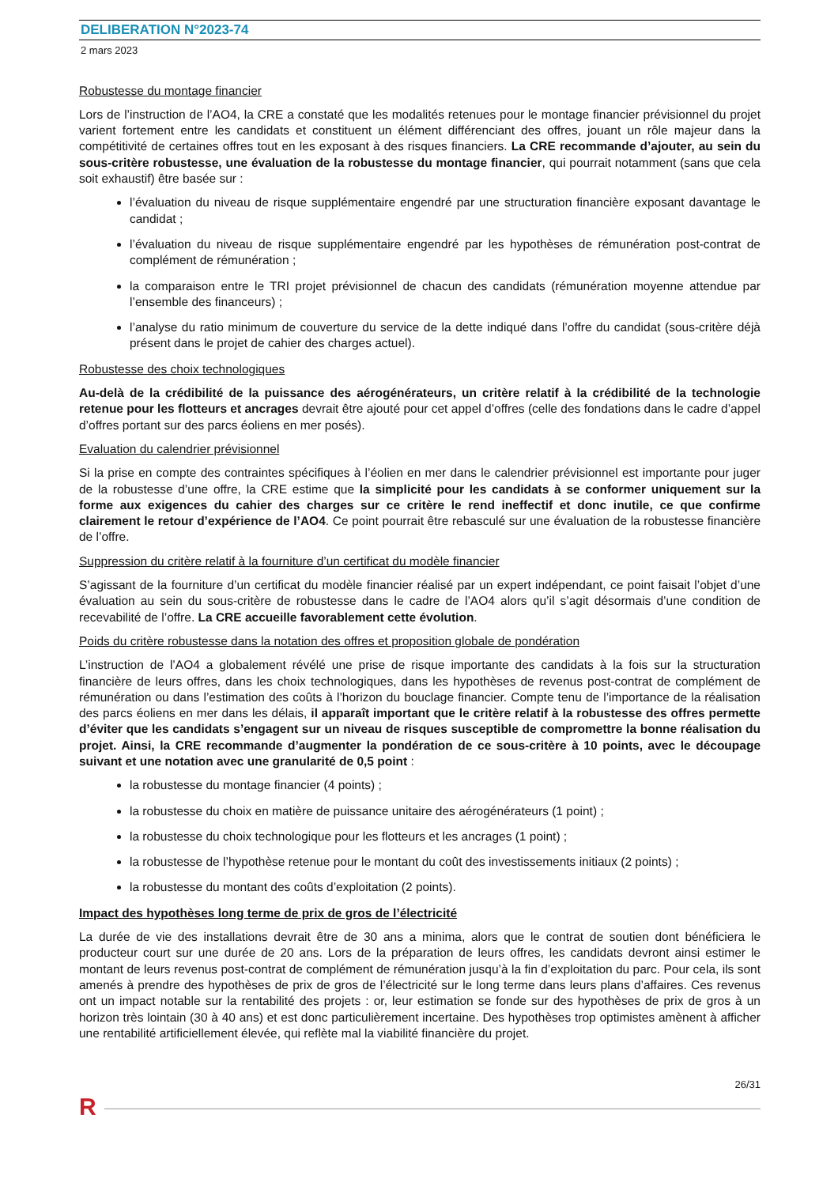DELIBERATION N°2023-74
2 mars 2023
Robustesse du montage financier
Lors de l’instruction de l’AO4, la CRE a constaté que les modalités retenues pour le montage financier prévisionnel du projet varient fortement entre les candidats et constituent un élément différenciant des offres, jouant un rôle majeur dans la compétitivité de certaines offres tout en les exposant à des risques financiers. La CRE recommande d’ajouter, au sein du sous-critère robustesse, une évaluation de la robustesse du montage financier, qui pourrait notamment (sans que cela soit exhaustif) être basée sur :
l’évaluation du niveau de risque supplémentaire engendré par une structuration financière exposant davantage le candidat ;
l’évaluation du niveau de risque supplémentaire engendré par les hypothèses de rémunération post-contrat de complément de rémunération ;
la comparaison entre le TRI projet prévisionnel de chacun des candidats (rémunération moyenne attendue par l’ensemble des financeurs) ;
l’analyse du ratio minimum de couverture du service de la dette indiqué dans l’offre du candidat (sous-critère déjà présent dans le projet de cahier des charges actuel).
Robustesse des choix technologiques
Au-delà de la crédibilité de la puissance des aérogénérateurs, un critère relatif à la crédibilité de la technologie retenue pour les flotteurs et ancrages devrait être ajouté pour cet appel d’offres (celle des fondations dans le cadre d’appel d’offres portant sur des parcs éoliens en mer posés).
Evaluation du calendrier prévisionnel
Si la prise en compte des contraintes spécifiques à l’éolien en mer dans le calendrier prévisionnel est importante pour juger de la robustesse d’une offre, la CRE estime que la simplicité pour les candidats à se conformer uniquement sur la forme aux exigences du cahier des charges sur ce critère le rend ineffectif et donc inutile, ce que confirme clairement le retour d’expérience de l’AO4. Ce point pourrait être rebasculé sur une évaluation de la robustesse financière de l’offre.
Suppression du critère relatif à la fourniture d’un certificat du modèle financier
S’agissant de la fourniture d’un certificat du modèle financier réalisé par un expert indépendant, ce point faisait l’objet d’une évaluation au sein du sous-critère de robustesse dans le cadre de l’AO4 alors qu’il s’agit désormais d’une condition de recevabilité de l’offre. La CRE accueille favorablement cette évolution.
Poids du critère robustesse dans la notation des offres et proposition globale de pondération
L’instruction de l’AO4 a globalement révélé une prise de risque importante des candidats à la fois sur la structuration financière de leurs offres, dans les choix technologiques, dans les hypothèses de revenus post-contrat de complément de rémunération ou dans l’estimation des coûts à l’horizon du bouclage financier. Compte tenu de l’importance de la réalisation des parcs éoliens en mer dans les délais, il apparaît important que le critère relatif à la robustesse des offres permette d’éviter que les candidats s’engagent sur un niveau de risques susceptible de compromettre la bonne réalisation du projet. Ainsi, la CRE recommande d’augmenter la pondération de ce sous-critère à 10 points, avec le découpage suivant et une notation avec une granularité de 0,5 point :
la robustesse du montage financier (4 points) ;
la robustesse du choix en matière de puissance unitaire des aérogénérateurs (1 point) ;
la robustesse du choix technologique pour les flotteurs et les ancrages (1 point) ;
la robustesse de l’hypothèse retenue pour le montant du coût des investissements initiaux (2 points) ;
la robustesse du montant des coûts d’exploitation (2 points).
Impact des hypothèses long terme de prix de gros de l’électricité
La durée de vie des installations devrait être de 30 ans a minima, alors que le contrat de soutien dont bénéficiera le producteur court sur une durée de 20 ans. Lors de la préparation de leurs offres, les candidats devront ainsi estimer le montant de leurs revenus post-contrat de complément de rémunération jusqu’à la fin d’exploitation du parc. Pour cela, ils sont amenés à prendre des hypothèses de prix de gros de l’électricité sur le long terme dans leurs plans d’affaires. Ces revenus ont un impact notable sur la rentabilité des projets : or, leur estimation se fonde sur des hypothèses de prix de gros à un horizon très lointain (30 à 40 ans) et est donc particulièrement incertaine. Des hypothèses trop optimistes amènent à afficher une rentabilité artificiellement élevée, qui reflète mal la viabilité financière du projet.
26/31
R